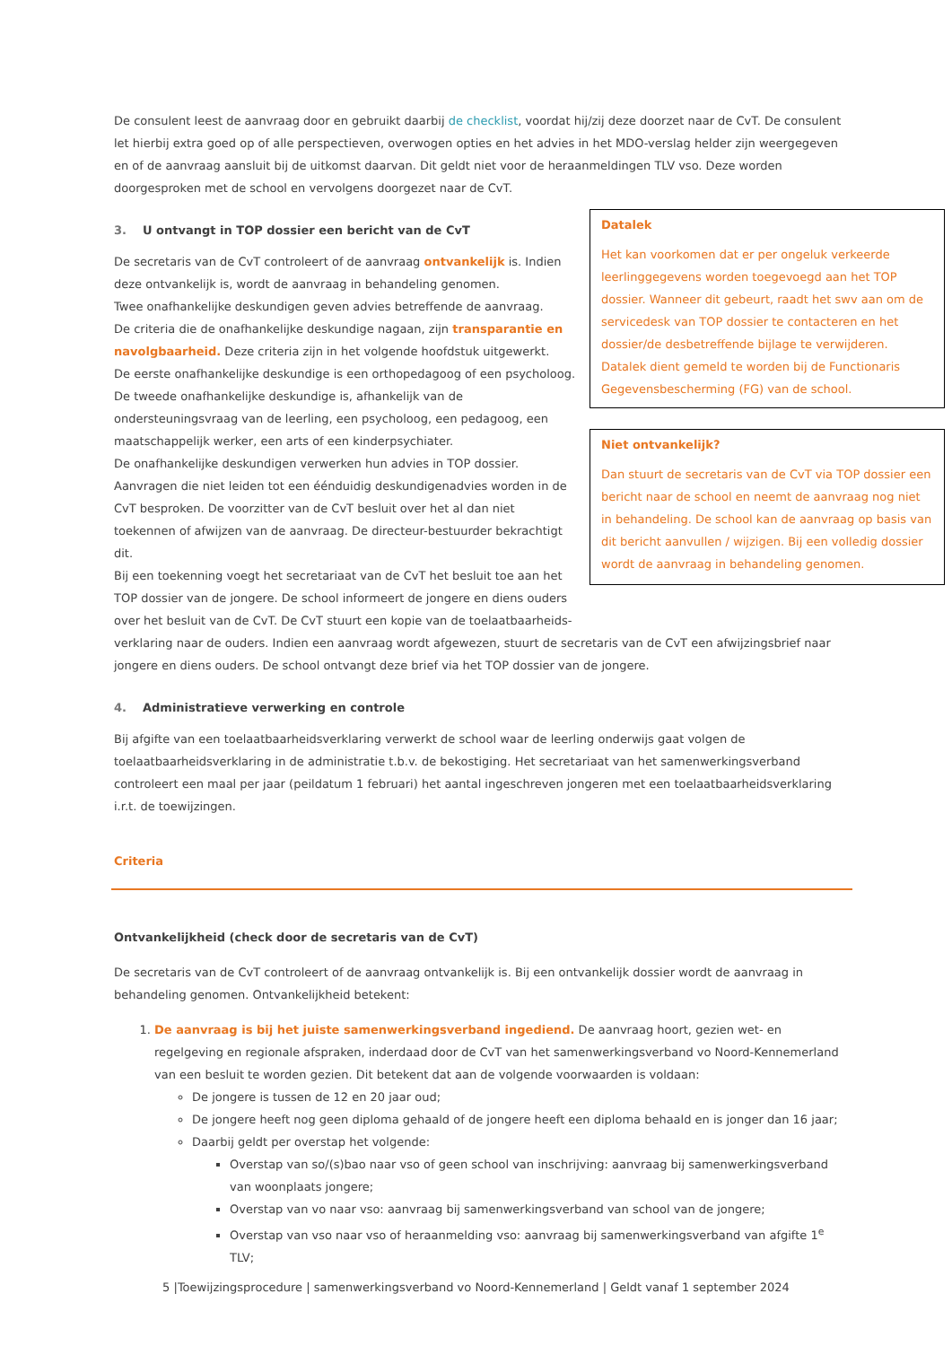Datalek
Het kan voorkomen dat er per ongeluk verkeerde leerlinggegevens worden toegevoegd aan het TOP dossier. Wanneer dit gebeurt, raadt het swv aan om de servicedesk van TOP dossier te contacteren en het dossier/de desbetreffende bijlage te verwijderen. Datalek dient gemeld te worden bij de Functionaris Gegevensbescherming (FG) van de school.
Niet ontvankelijk?
Dan stuurt de secretaris van de CvT via TOP dossier een bericht naar de school en neemt de aanvraag nog niet in behandeling. De school kan de aanvraag op basis van dit bericht aanvullen / wijzigen. Bij een volledig dossier wordt de aanvraag in behandeling genomen.
De consulent leest de aanvraag door en gebruikt daarbij de checklist, voordat hij/zij deze doorzet naar de CvT. De consulent let hierbij extra goed op of alle perspectieven, overwogen opties en het advies in het MDO-verslag helder zijn weergegeven en of de aanvraag aansluit bij de uitkomst daarvan. Dit geldt niet voor de heraanmeldingen TLV vso. Deze worden doorgesproken met de school en vervolgens doorgezet naar de CvT.
3. U ontvangt in TOP dossier een bericht van de CvT
De secretaris van de CvT controleert of de aanvraag ontvankelijk is. Indien deze ontvankelijk is, wordt de aanvraag in behandeling genomen.
Twee onafhankelijke deskundigen geven advies betreffende de aanvraag.
De criteria die de onafhankelijke deskundige nagaan, zijn transparantie en navolgbaarheid. Deze criteria zijn in het volgende hoofdstuk uitgewerkt.
De eerste onafhankelijke deskundige is een orthopedagoog of een psycholoog.
De tweede onafhankelijke deskundige is, afhankelijk van de ondersteuningsvraag van de leerling, een psycholoog, een pedagoog, een maatschappelijk werker, een arts of een kinderpsychiater.
De onafhankelijke deskundigen verwerken hun advies in TOP dossier.
Aanvragen die niet leiden tot een éénduidig deskundigenadvies worden in de CvT besproken. De voorzitter van de CvT besluit over het al dan niet toekennen of afwijzen van de aanvraag. De directeur-bestuurder bekrachtigt dit.
Bij een toekenning voegt het secretariaat van de CvT het besluit toe aan het TOP dossier van de jongere. De school informeert de jongere en diens ouders over het besluit van de CvT. De CvT stuurt een kopie van de toelaatbaarheids-
verklaring naar de ouders. Indien een aanvraag wordt afgewezen, stuurt de secretaris van de CvT een afwijzingsbrief naar jongere en diens ouders. De school ontvangt deze brief via het TOP dossier van de jongere.
4. Administratieve verwerking en controle
Bij afgifte van een toelaatbaarheidsverklaring verwerkt de school waar de leerling onderwijs gaat volgen de toelaatbaarheidsverklaring in de administratie t.b.v. de bekostiging. Het secretariaat van het samenwerkingsverband controleert een maal per jaar (peildatum 1 februari) het aantal ingeschreven jongeren met een toelaatbaarheidsverklaring i.r.t. de toewijzingen.
Criteria
Ontvankelijkheid (check door de secretaris van de CvT)
De secretaris van de CvT controleert of de aanvraag ontvankelijk is. Bij een ontvankelijk dossier wordt de aanvraag in behandeling genomen. Ontvankelijkheid betekent:
1. De aanvraag is bij het juiste samenwerkingsverband ingediend. De aanvraag hoort, gezien wet- en regelgeving en regionale afspraken, inderdaad door de CvT van het samenwerkingsverband vo Noord-Kennemerland van een besluit te worden gezien. Dit betekent dat aan de volgende voorwaarden is voldaan:
De jongere is tussen de 12 en 20 jaar oud;
De jongere heeft nog geen diploma gehaald of de jongere heeft een diploma behaald en is jonger dan 16 jaar;
Daarbij geldt per overstap het volgende:
Overstap van so/(s)bao naar vso of geen school van inschrijving: aanvraag bij samenwerkingsverband van woonplaats jongere;
Overstap van vo naar vso: aanvraag bij samenwerkingsverband van school van de jongere;
Overstap van vso naar vso of heraanmelding vso: aanvraag bij samenwerkingsverband van afgifte 1<sup>e</sup> TLV;
5 |Toewijzingsprocedure | samenwerkingsverband vo Noord-Kennemerland | Geldt vanaf 1 september 2024